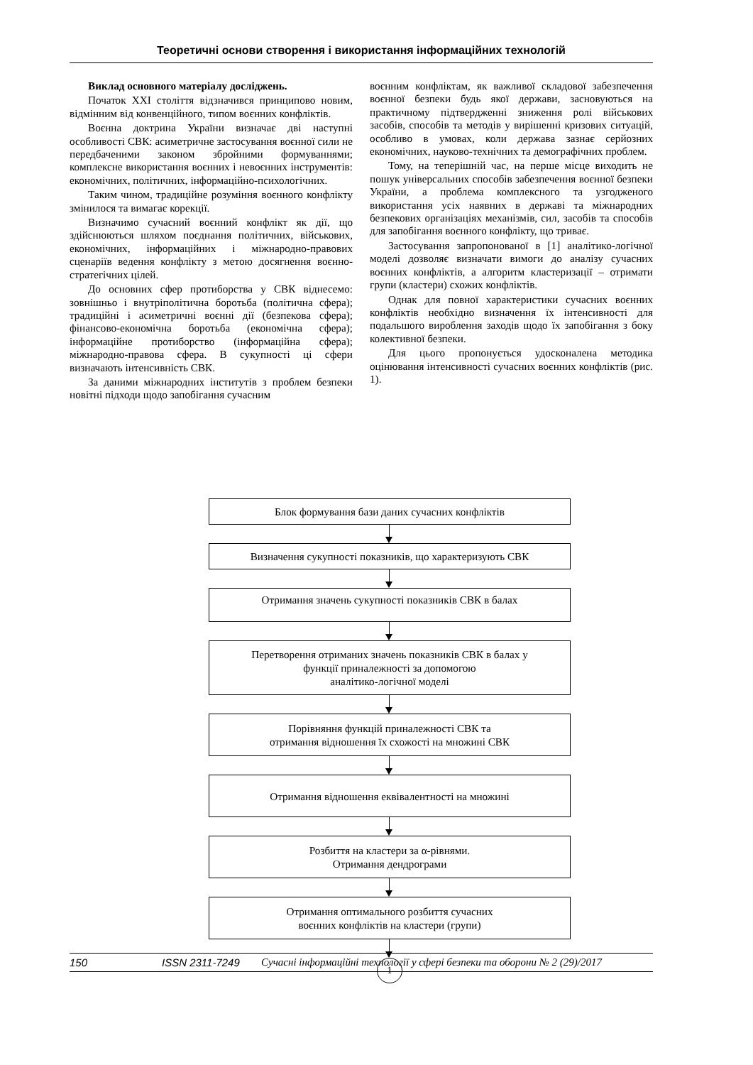Теоретичні основи створення і використання інформаційних технологій
Виклад основного матеріалу досліджень.
Початок XXI століття відзначився принципово новим, відмінним від конвенційного, типом воєнних конфліктів.
Воєнна доктрина України визначає дві наступні особливості СВК: асиметричне застосування воєнної сили не передбаченими законом збройними формуваннями; комплексне використання воєнних і невоєнних інструментів: економічних, політичних, інформаційно-психологічних.
Таким чином, традиційне розуміння воєнного конфлікту змінилося та вимагає корекції.
Визначимо сучасний воєнний конфлікт як дії, що здійснюються шляхом поєднання політичних, військових, економічних, інформаційних і міжнародно-правових сценаріїв ведення конфлікту з метою досягнення воєнно-стратегічних цілей.
До основних сфер протиборства у СВК віднесемо: зовнішньо і внутріполітична боротьба (політична сфера); традиційні і асиметричні воєнні дії (безпекова сфера); фінансово-економічна боротьба (економічна сфера); інформаційне протиборство (інформаційна сфера); міжнародно-правова сфера. В сукупності ці сфери визначають інтенсивність СВК.
За даними міжнародних інститутів з проблем безпеки новітні підходи щодо запобігання сучасним
воєнним конфліктам, як важливої складової забезпечення воєнної безпеки будь якої держави, засновуються на практичному підтвердженні зниження ролі військових засобів, способів та методів у вирішенні кризових ситуацій, особливо в умовах, коли держава зазнає серйозних економічних, науково-технічних та демографічних проблем.
Тому, на теперішній час, на перше місце виходить не пошук універсальних способів забезпечення воєнної безпеки України, а проблема комплексного та узгодженого використання усіх наявних в державі та міжнародних безпекових організаціях механізмів, сил, засобів та способів для запобігання воєнного конфлікту, що триває.
Застосування запропонованої в [1] аналітико-логічної моделі дозволяє визначати вимоги до аналізу сучасних воєнних конфліктів, а алгоритм кластеризації – отримати групи (кластери) схожих конфліктів.
Однак для повної характеристики сучасних воєнних конфліктів необхідно визначення їх інтенсивності для подальшого вироблення заходів щодо їх запобігання з боку колективної безпеки.
Для цього пропонується удосконалена методика оцінювання інтенсивності сучасних воєнних конфліктів (рис. 1).
Блок формування бази даних сучасних конфліктів
Визначення сукупності показників, що характеризують СВК
Отримання значень сукупності показників СВК в балах
Перетворення отриманих значень показників СВК в балах у
функції приналежності за допомогою
аналітико-логічної моделі
Порівняння функцій приналежності СВК та
отримання відношення їх схожості на множині СВК
Отримання відношення еквівалентності на множині
Розбиття на кластери за α-рівнями.
Отримання дендрограми
Отримання оптимального розбиття сучасних
воєнних конфліктів на кластери (групи)
1
150 ISSN 2311-7249 Сучасні інформаційні технології у сфері безпеки та оборони № 2 (29)/2017